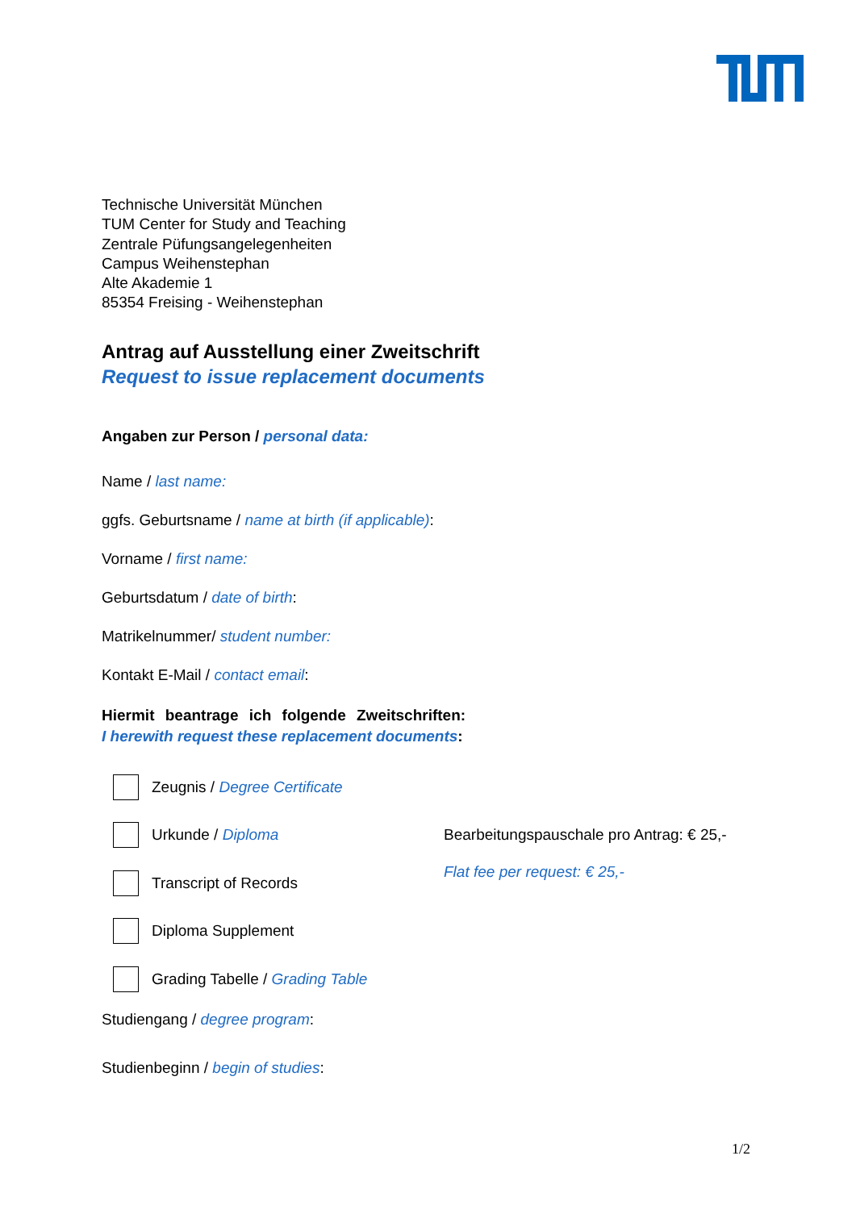Technische Universität München
TUM Center for Study and Teaching
Zentrale Püfungsangelegenheiten
Campus Weihenstephan
Alte Akademie 1
85354 Freising - Weihenstephan
Antrag auf Ausstellung einer Zweitschrift
Request to issue replacement documents
Angaben zur Person / personal data:
Name / last name:
ggfs. Geburtsname / name at birth (if applicable):
Vorname / first name:
Geburtsdatum / date of birth:
Matrikelnummer/ student number:
Kontakt E-Mail / contact email:
Hiermit beantrage ich folgende Zweitschriften:
I herewith request these replacement documents:
Zeugnis / Degree Certificate
Urkunde / Diploma
Transcript of Records
Diploma Supplement
Grading Tabelle / Grading Table
Bearbeitungspauschale pro Antrag: € 25,-
Flat fee per request: € 25,-
Studiengang / degree program:
Studienbeginn / begin of studies:
1/2